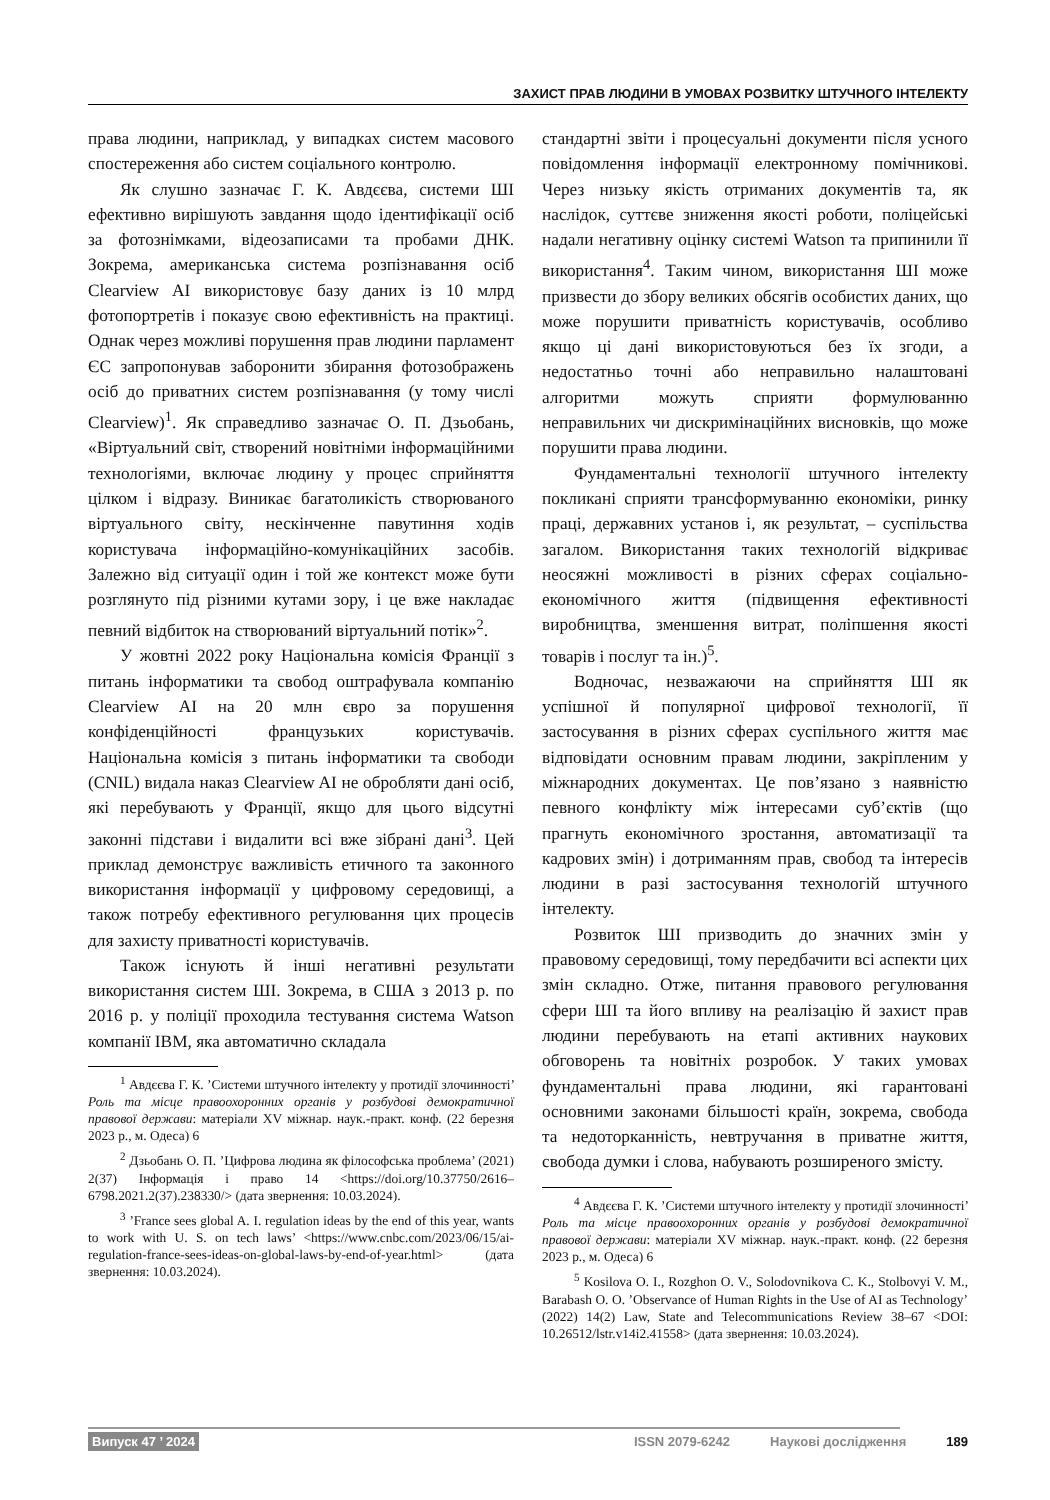ЗАХИСТ ПРАВ ЛЮДИНИ В УМОВАХ РОЗВИТКУ ШТУЧНОГО ІНТЕЛЕКТУ
права людини, наприклад, у випадках систем масового спостереження або систем соціального контролю.
Як слушно зазначає Г. К. Авдєєва, системи ШІ ефективно вирішують завдання щодо ідентифікації осіб за фотознімками, відеозаписами та пробами ДНК. Зокрема, американська система розпізнавання осіб Clearview AI використовує базу даних із 10 млрд фотопортретів і показує свою ефективність на практиці. Однак через можливі порушення прав людини парламент ЄС запропонував заборонити збирання фотозображень осіб до приватних систем розпізнавання (у тому числі Clearview)<sup>1</sup>. Як справедливо зазначає О. П. Дзьобань, «Віртуальний світ, створений новітніми інформаційними технологіями, включає людину у процес сприйняття цілком і відразу. Виникає багатоликість створюваного віртуального світу, нескінченне павутиння ходів користувача інформаційно-комунікаційних засобів. Залежно від ситуації один і той же контекст може бути розглянуто під різними кутами зору, і це вже накладає певний відбиток на створюваний віртуальний потік»<sup>2</sup>.
У жовтні 2022 року Національна комісія Франції з питань інформатики та свобод оштрафувала компанію Clearview AI на 20 млн євро за порушення конфіденційності французьких користувачів. Національна комісія з питань інформатики та свободи (CNIL) видала наказ Clearview AI не обробляти дані осіб, які перебувають у Франції, якщо для цього відсутні законні підстави і видалити всі вже зібрані дані<sup>3</sup>. Цей приклад демонструє важливість етичного та законного використання інформації у цифровому середовищі, а також потребу ефективного регулювання цих процесів для захисту приватності користувачів.
Також існують й інші негативні результати використання систем ШІ. Зокрема, в США з 2013 р. по 2016 р. у поліції проходила тестування система Watson компанії IBM, яка автоматично складала
<sup>1</sup> Авдєєва Г. К. ’Системи штучного інтелекту у протидії злочинності’ Роль та місце правоохоронних органів у розбудові демократичної правової держави: матеріали XV міжнар. наук.-практ. конф. (22 березня 2023 р., м. Одеса) 6
<sup>2</sup> Дзьобань О. П. ’Цифрова людина як філософська проблема’ (2021) 2(37) Інформація і право 14 <https://doi.org/10.37750/2616–6798.2021.2(37).238330/> (дата звернення: 10.03.2024).
<sup>3</sup> ’France sees global A. I. regulation ideas by the end of this year, wants to work with U. S. on tech laws’ <https://www.cnbc.com/2023/06/15/ai-regulation-france-sees-ideas-on-global-laws-by-end-of-year.html> (дата звернення: 10.03.2024).
стандартні звіти і процесуальні документи після усного повідомлення інформації електронному помічникові. Через низьку якість отриманих документів та, як наслідок, суттєве зниження якості роботи, поліцейські надали негативну оцінку системі Watson та припинили її використання<sup>4</sup>. Таким чином, використання ШІ може призвести до збору великих обсягів особистих даних, що може порушити приватність користувачів, особливо якщо ці дані використовуються без їх згоди, а недостатньо точні або неправильно налаштовані алгоритми можуть сприяти формулюванню неправильних чи дискримінаційних висновків, що може порушити права людини.
Фундаментальні технології штучного інтелекту покликані сприяти трансформуванню економіки, ринку праці, державних установ і, як результат, – суспільства загалом. Використання таких технологій відкриває неосяжні можливості в різних сферах соціально-економічного життя (підвищення ефективності виробництва, зменшення витрат, поліпшення якості товарів і послуг та ін.)<sup>5</sup>.
Водночас, незважаючи на сприйняття ШІ як успішної й популярної цифрової технології, її застосування в різних сферах суспільного життя має відповідати основним правам людини, закріпленим у міжнародних документах. Це пов’язано з наявністю певного конфлікту між інтересами суб’єктів (що прагнуть економічного зростання, автоматизації та кадрових змін) і дотриманням прав, свобод та інтересів людини в разі застосування технологій штучного інтелекту.
Розвиток ШІ призводить до значних змін у правовому середовищі, тому передбачити всі аспекти цих змін складно. Отже, питання правового регулювання сфери ШІ та його впливу на реалізацію й захист прав людини перебувають на етапі активних наукових обговорень та новітніх розробок. У таких умовах фундаментальні права людини, які гарантовані основними законами більшості країн, зокрема, свобода та недоторканність, невтручання в приватне життя, свобода думки і слова, набувають розширеного змісту.
<sup>4</sup> Авдєєва Г. К. ’Системи штучного інтелекту у протидії злочинності’ Роль та місце правоохоронних органів у розбудові демократичної правової держави: матеріали XV міжнар. наук.-практ. конф. (22 березня 2023 р., м. Одеса) 6
<sup>5</sup> Kosilova O. I., Rozghon O. V., Solodovnikova C. K., Stolbovyi V. M., Barabash O. O. ’Observance of Human Rights in the Use of AI as Technology’ (2022) 14(2) Law, State and Telecommunications Review 38–67 <DOI: 10.26512/lstr.v14i2.41558> (дата звернення: 10.03.2024).
Випуск 47 ’ 2024 ISSN 2079-6242 Наукові дослідження 189